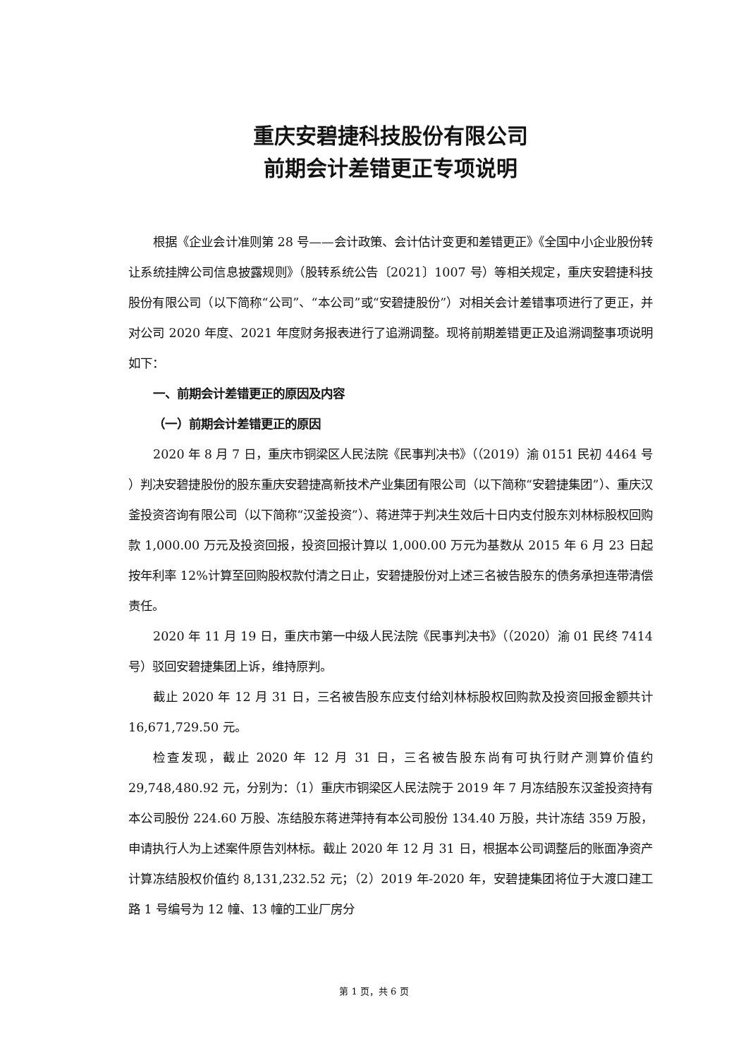重庆安碧捷科技股份有限公司
前期会计差错更正专项说明
根据《企业会计准则第 28 号——会计政策、会计估计变更和差错更正》《全国中小企业股份转让系统挂牌公司信息披露规则》（股转系统公告〔2021〕1007 号）等相关规定，重庆安碧捷科技股份有限公司（以下简称“公司”、“本公司”或“安碧捷股份”）对相关会计差错事项进行了更正，并对公司 2020 年度、2021 年度财务报表进行了追溯调整。现将前期差错更正及追溯调整事项说明如下：
一、前期会计差错更正的原因及内容
（一）前期会计差错更正的原因
2020 年 8 月 7 日，重庆市铜梁区人民法院《民事判决书》（（2019）渝 0151 民初 4464 号 ）判决安碧捷股份的股东重庆安碧捷高新技术产业集团有限公司（以下简称“安碧捷集团”）、重庆汉釜投资咨询有限公司（以下简称“汉釜投资”）、蒋进萍于判决生效后十日内支付股东刘林标股权回购款 1,000.00 万元及投资回报，投资回报计算以 1,000.00 万元为基数从 2015 年 6 月 23 日起按年利率 12%计算至回购股权款付清之日止，安碧捷股份对上述三名被告股东的债务承担连带清偿责任。
2020 年 11 月 19 日，重庆市第一中级人民法院《民事判决书》（（2020）渝 01 民终 7414 号）驳回安碧捷集团上诉，维持原判。
截止 2020 年 12 月 31 日，三名被告股东应支付给刘林标股权回购款及投资回报金额共计 16,671,729.50 元。
检查发现，截止 2020 年 12 月 31 日，三名被告股东尚有可执行财产测算价值约 29,748,480.92 元，分别为：（1）重庆市铜梁区人民法院于 2019 年 7 月冻结股东汉釜投资持有本公司股份 224.60 万股、冻结股东蒋进萍持有本公司股份 134.40 万股，共计冻结 359 万股，申请执行人为上述案件原告刘林标。截止 2020 年 12 月 31 日，根据本公司调整后的账面净资产计算冻结股权价值约 8,131,232.52 元；（2）2019 年-2020 年，安碧捷集团将位于大渡口建工路 1 号编号为 12 幢、13 幢的工业厂房分
第 1 页，共 6 页